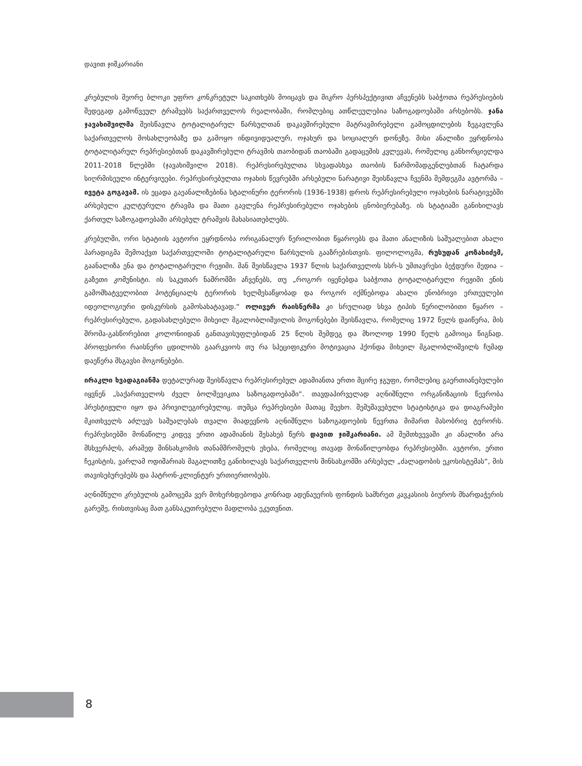დავით ჯიშკარიანი
კრებულის მეორე ბლოკი უფრო კონკრეტულ საკითხებს მოიცავს და მიკრო პერსპექტივით აჩვენებს საბჭოთა რეპრესიების შედეგად გამოწვეულ ტრამვებს საქართველოს რეალობაში, რომლებიც ათწლეულებია საზოგადოებაში არსებობს. ჯანა ჯავახიშვილმა შეისწავლა ტოტალიტარულ წარსულთან დაკავშირებული მატრავმირებელი გამოცდილების ზეგავლენა საქართველოს მოსახლეობაზე და გამოყო ინდივიდუალურ, ოჯახურ და სოციალურ დონეზე. მისი ანალიზი ეყრდნობა ტოტალიტარულ რეპრესიებთან დაკავშირებული ტრავმის თაობიდან თაობაში გადაცემის კვლევას, რომელიც განხორციელდა 2011-2018 წლებში (ჯავახიშვილი 2018). რეპრესირებულთა სხვადასხვა თაობის წარმომადგენლებთან ჩატარდა სიღრმისეული ინტერვიუები. რეპრესირებულთა ოჯახის წევრებში არსებული ნარატივი შეისწავლა ჩვენმა შემდეგმა ავტორმა – ივეტა გოგავამ. ის ეცადა გაეანალიზებინა სტალინური ტერორის (1936-1938) დროს რეპრესირებული ოჯახების ნარატივებში არსებული კულტურული ტრავმა და მათი გავლენა რეპრესირებული ოჯახების ცნობიერებაზე. ის სტატიაში განიხილავს ქართულ საზოგადოებაში არსებულ ტრამვის მახასიათებლებს.
კრებულში, ორი სტატიის ავტორი ეყრდნობა ორიგანალურ წერილობით წყაროებს და მათი ანალიზის საშუალებით ახალი პარადიგმა შემოაქვთ საქართველოში ტოტალიტარული წარსულის გააზრებისთვის. ფილოლოგმა, რუსუდან კოზახიძემ, გაანალიზა ენა და ტოტალიტარული რეჟიმი. მან შეისწავლა 1937 წლის საქართველოს სსრ-ს უმთავრესი ბეჭდური მედია – გაზეთი კომუნისტი. ის საკუთარ ნაშრომში აჩვენებს, თუ „როგორ იყენებდა საბჭოთა ტოტალიტარული რეჟიმი ენის გამომხატველობით პოტენციალს ტერორის ხელშესაწყობად და როგორ იქმნებოდა ახალი ენობრივი ერთეულები იდეოლოგიური დისკურსის გამოსახატავად.“ ოლივერ რაისნერმა კი სრულიად სხვა ტიპის წერილობითი წყარო – რეპრესირებული, გადასახლებული მიხეილ მგალობლიშვილის მოგონებები შეისწავლა, რომელიც 1972 წელს დაიწერა, მის შრომა-გასწორებით კოლონიიდან განთავისუფლებიდან 25 წლის შემდეგ და მხოლოდ 1990 წელს გამოიცა წიგნად. პროფესორი რაისნერი ცდილობს გაარკვიოს თუ რა სპეციფიკური მოტივაცია ჰქონდა მიხეილ მგალობლიშვილს ჩუმად დაეწერა მსგავსი მოგონებები.
ირაკლი ხვადაგიანმა დეტალურად შეისწავლა რეპრესირებულ ადამიანთა ერთი მცირე ჯგუფი, რომლებიც გაერთიანებულები იყვნენ „საქართველოს ძველ ბოლშევიკთა საზოგადოებაში“. თავდაპირველად აღნიშნული ორგანიზაციის წევრობა პრესტიჟული იყო და პრივილეგირებულიც. თუმცა რეპრესიები მათაც შეეხო. შემუშავებული სტატისტიკა და დიაგრამები მკითხველს აძლევს საშუალებას თვალი მიადევნოს აღნიშნული საზოგადოების წევრთა მიმართ მასობრივ ტერორს. რეპრესიებში მონაწილე კიდევ ერთი ადამიანის შესახებ წერს დავით ჯიშკარიანი. ამ შემთხვევაში კი ანალიზი არა მსხვერპლს, არამედ შინსახკომის თანამშრომელს ეხება, რომელიც თავად მონაწილეობდა რეპრესიებში. ავტორი, ერთი ჩეკისტის, ვარლამ ოდიშარიას მაგალითზე განიხილავს საქართველოს შინსახკომში არსებულ „ძალადობის ეკოსისტემას“, მის თავისებურებებს და პატრონ-კლიენტურ ურთიერთობებს.
აღნიშნული კრებულის გამოცემა ვერ მოხერხდებოდა კონრად ადენაუერის ფონდის სამხრეთ კავკასიის ბიუროს მხარდაჭერის გარეშე, რისთვისაც მათ განსაკუთრებული მადლობა ეკუთვნით.
8